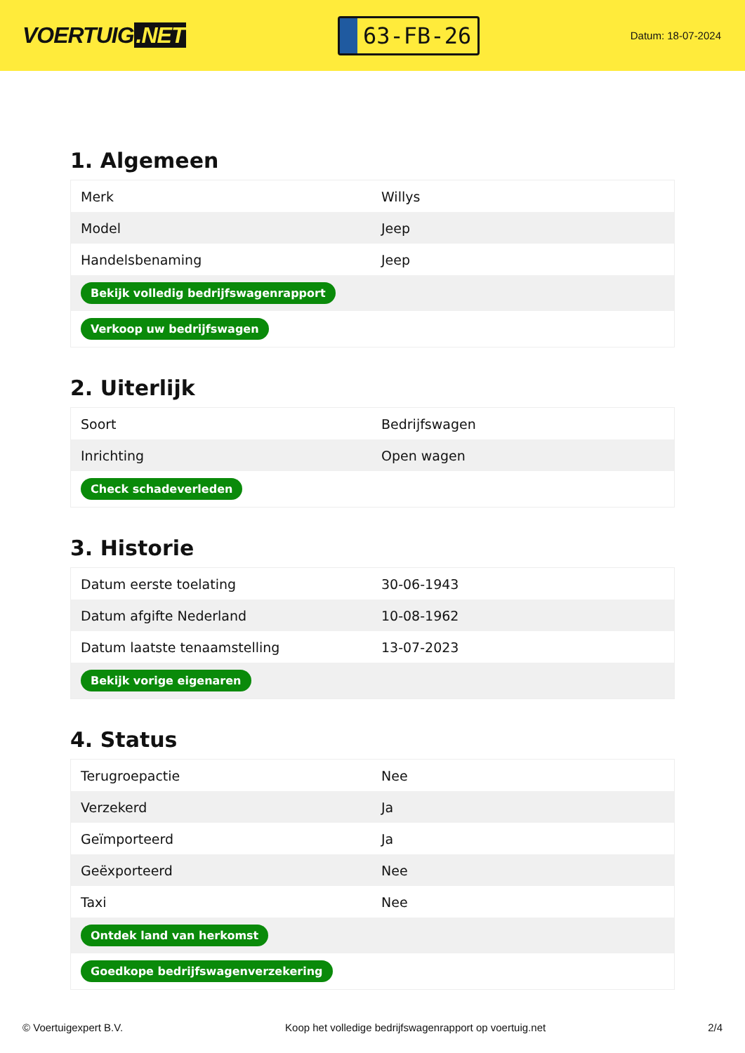VOERTUIG.NET
63-FB-26
Datum: 18-07-2024
1. Algemeen
| Merk | Willys |
| Model | Jeep |
| Handelsbenaming | Jeep |
| Bekijk volledig bedrijfswagenrapport | |
| Verkoop uw bedrijfswagen | |
2. Uiterlijk
| Soort | Bedrijfswagen |
| Inrichting | Open wagen |
| Check schadeverleden | |
3. Historie
| Datum eerste toelating | 30-06-1943 |
| Datum afgifte Nederland | 10-08-1962 |
| Datum laatste tenaamstelling | 13-07-2023 |
| Bekijk vorige eigenaren | |
4. Status
| Terugroepactie | Nee |
| Verzekerd | Ja |
| Geïmporteerd | Ja |
| Geëxporteerd | Nee |
| Taxi | Nee |
| Ontdek land van herkomst | |
| Goedkope bedrijfswagenverzekering | |
© Voertuigexpert B.V. Koop het volledige bedrijfswagenrapport op voertuig.net 2/4